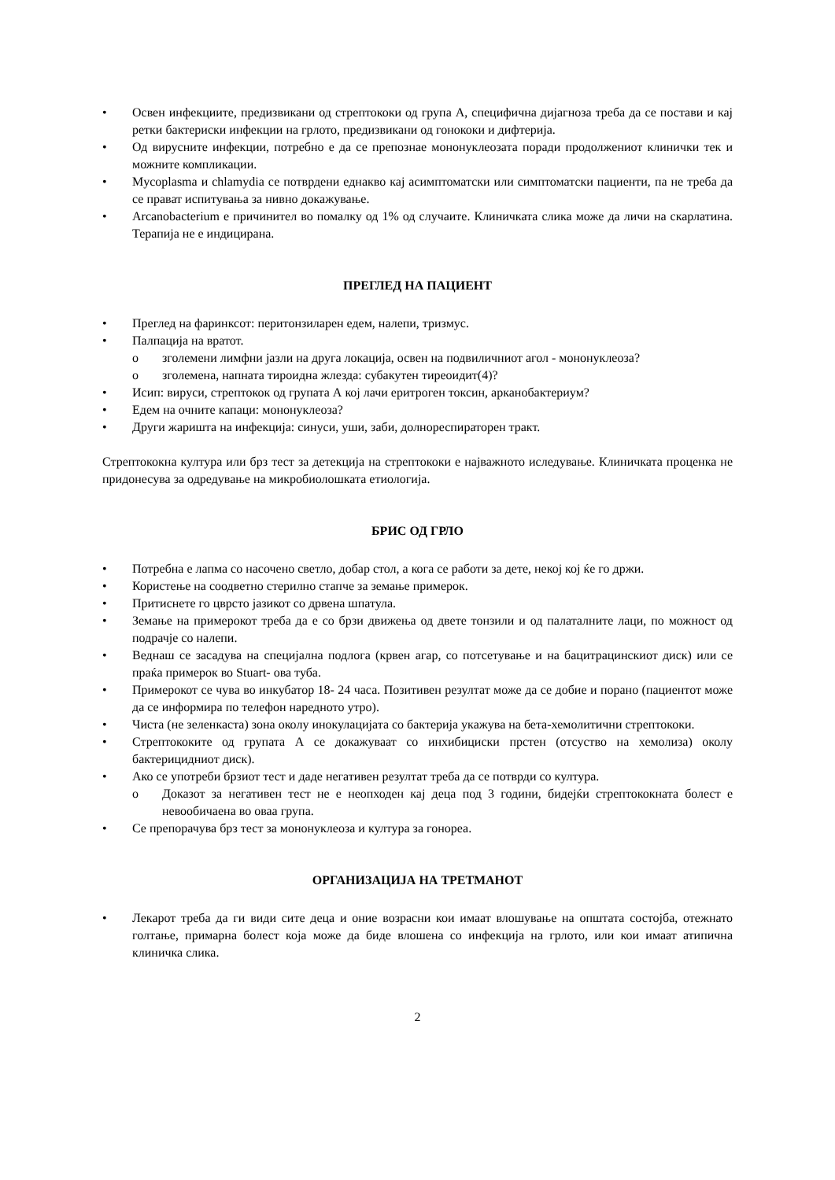• Освен инфекциите, предизвикани од стрептококи од група А, специфична дијагноза треба да се постави и кај ретки бактериски инфекции на грлото, предизвикани од гонококи и дифтерија.
• Од вирусните инфекции, потребно е да се препознае мононуклеозата поради продолжениот клинички тек и можните компликации.
• Mycoplasma и chlamydia се потврдени еднакво кај асимптоматски или симптоматски пациенти, па не треба да се прават испитувања за нивно докажување.
• Arcanobacterium е причинител во помалку од 1% од случаите. Клиничката слика може да личи на скарлатина. Терапија не е индицирана.
ПРЕГЛЕД НА ПАЦИЕНТ
• Преглед на фаринксот: перитонзиларен едем, налепи, тризмус.
• Палпација на вратот.
o зголемени лимфни јазли на друга локација, освен на подвиличниот агол - мононуклеоза?
o зголемена, напната тироидна жлезда: субакутен тиреоидит(4)?
• Исип: вируси, стрептокок од групата А кој лачи еритроген токсин, арканобактериум?
• Едем на очните капаци: мононуклеоза?
• Други жаришта на инфекција: синуси, уши, заби, долнореспираторен тракт.
Стрептококна култура или брз тест за детекција на стрептококи е најважното иследување. Клиничката проценка не придонесува за одредување на микробиолошката етиологија.
БРИС ОД ГРЛО
• Потребна е лапма со насочено светло, добар стол, а кога се работи за дете, некој кој ќе го држи.
• Користење на соодветно стерилно стапче за земање примерок.
• Притиснете го цврсто јазикот со дрвена шпатула.
• Земање на примерокот треба да е со брзи движења од двете тонзили и од палаталните лаци, по можност од подрачје со налепи.
• Веднаш се засадува на специјална подлога (крвен агар, со потсетување и на бацитрацинскиот диск) или се праќа примерок во Stuart- ова туба.
• Примерокот се чува во инкубатор 18- 24 часа. Позитивен резултат може да се добие и порано (пациентот може да се информира по телефон наредното утро).
• Чиста (не зеленкаста) зона околу инокулацијата со бактерија укажува на бета-хемолитични стрептококи.
• Стрептококите од групата А се докажуваат со инхибициски прстен (отсуство на хемолиза) околу бактерицидниот диск).
• Ако се употреби брзиот тест и даде негативен резултат треба да се потврди со култура.
o Доказот за негативен тест не е неопходен кај деца под 3 години, бидејќи стрептококната болест е невообичаена во оваа група.
• Се препорачува брз тест за мононуклеоза и култура за гонореа.
ОРГАНИЗАЦИЈА НА ТРЕТМАНОТ
• Лекарот треба да ги види сите деца и оние возрасни кои имаат влошување на општата состојба, отежнато голтање, примарна болест која може да биде влошена со инфекција на грлото, или кои имаат атипична клиничка слика.
2